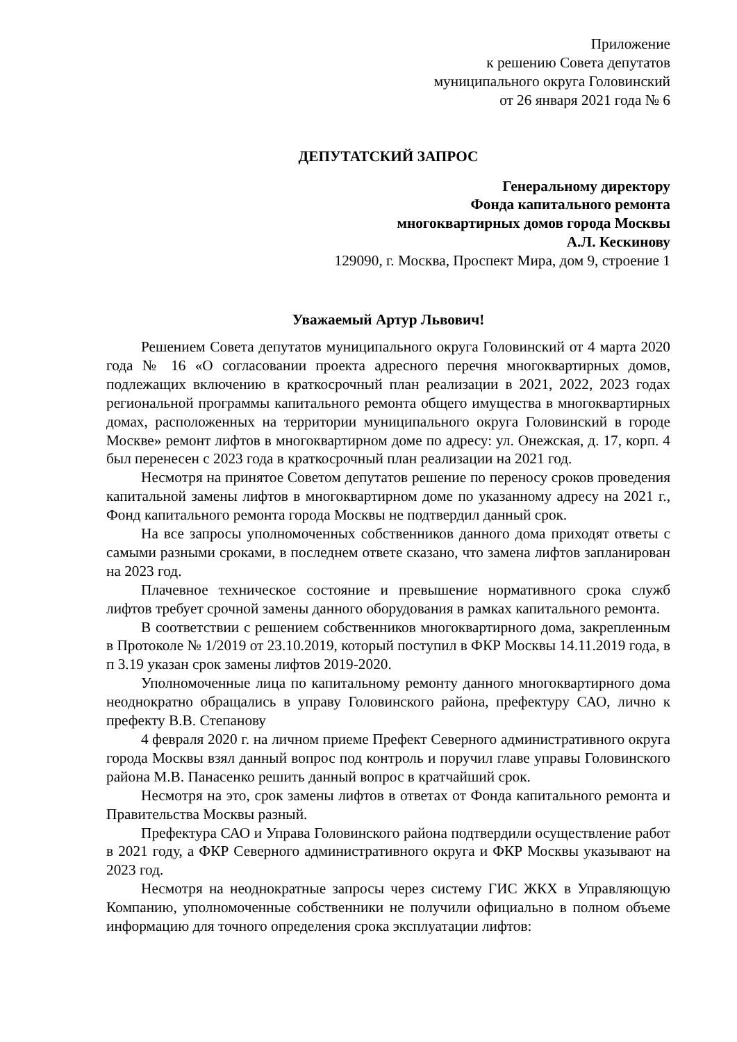Приложение
к решению Совета депутатов
муниципального округа Головинский
от 26 января 2021 года № 6
ДЕПУТАТСКИЙ ЗАПРОС
Генеральному директору
Фонда капитального ремонта
многоквартирных домов города Москвы
А.Л. Кескинову
129090, г. Москва, Проспект Мира, дом 9, строение 1
Уважаемый Артур Львович!
Решением Совета депутатов муниципального округа Головинский от 4 марта 2020 года № 16 «О согласовании проекта адресного перечня многоквартирных домов, подлежащих включению в краткосрочный план реализации в 2021, 2022, 2023 годах региональной программы капитального ремонта общего имущества в многоквартирных домах, расположенных на территории муниципального округа Головинский в городе Москве» ремонт лифтов в многоквартирном доме по адресу: ул. Онежская, д. 17, корп. 4 был перенесен с 2023 года в краткосрочный план реализации на 2021 год.
Несмотря на принятое Советом депутатов решение по переносу сроков проведения капитальной замены лифтов в многоквартирном доме по указанному адресу на 2021 г., Фонд капитального ремонта города Москвы не подтвердил данный срок.
На все запросы уполномоченных собственников данного дома приходят ответы с самыми разными сроками, в последнем ответе сказано, что замена лифтов запланирован на 2023 год.
Плачевное техническое состояние и превышение нормативного срока служб лифтов требует срочной замены данного оборудования в рамках капитального ремонта.
В соответствии с решением собственников многоквартирного дома, закрепленным в Протоколе № 1/2019 от 23.10.2019, который поступил в ФКР Москвы 14.11.2019 года, в п 3.19 указан срок замены лифтов 2019-2020.
Уполномоченные лица по капитальному ремонту данного многоквартирного дома неоднократно обращались в управу Головинского района, префектуру САО, лично к префекту В.В. Степанову
4 февраля 2020 г. на личном приеме Префект Северного административного округа города Москвы взял данный вопрос под контроль и поручил главе управы Головинского района М.В. Панасенко решить данный вопрос в кратчайший срок.
Несмотря на это, срок замены лифтов в ответах от Фонда капитального ремонта и Правительства Москвы разный.
Префектура САО и Управа Головинского района подтвердили осуществление работ в 2021 году, а ФКР Северного административного округа и ФКР Москвы указывают на 2023 год.
Несмотря на неоднократные запросы через систему ГИС ЖКХ в Управляющую Компанию, уполномоченные собственники не получили официально в полном объеме информацию для точного определения срока эксплуатации лифтов: